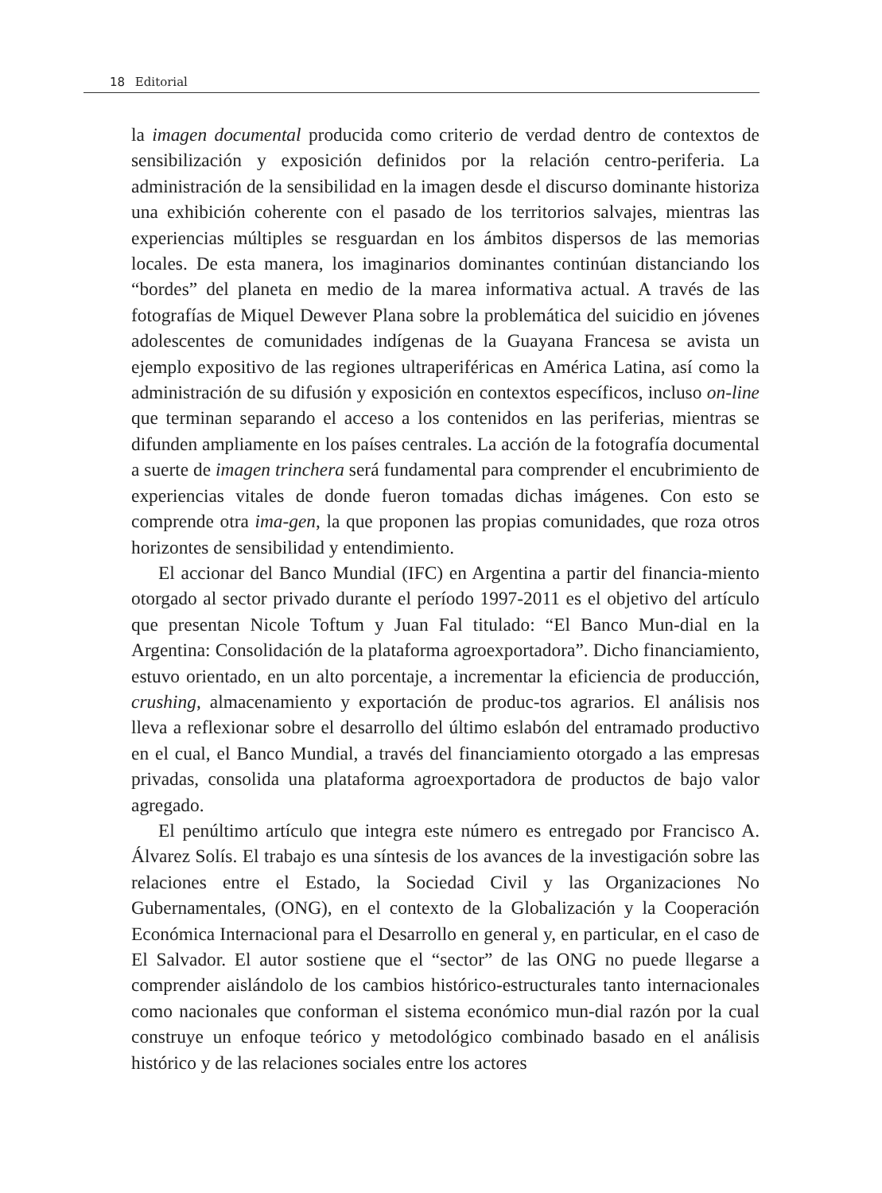18 Editorial
la imagen documental producida como criterio de verdad dentro de contextos de sensibilización y exposición definidos por la relación centro-periferia. La administración de la sensibilidad en la imagen desde el discurso dominante historiza una exhibición coherente con el pasado de los territorios salvajes, mientras las experiencias múltiples se resguardan en los ámbitos dispersos de las memorias locales. De esta manera, los imaginarios dominantes continúan distanciando los “bordes” del planeta en medio de la marea informativa actual. A través de las fotografías de Miquel Dewever Plana sobre la problemática del suicidio en jóvenes adolescentes de comunidades indígenas de la Guayana Francesa se avista un ejemplo expositivo de las regiones ultraperiféricas en América Latina, así como la administración de su difusión y exposición en contextos específicos, incluso on-line que terminan separando el acceso a los contenidos en las periferias, mientras se difunden ampliamente en los países centrales. La acción de la fotografía documental a suerte de imagen trinchera será fundamental para comprender el encubrimiento de experiencias vitales de donde fueron tomadas dichas imágenes. Con esto se comprende otra ima-gen, la que proponen las propias comunidades, que roza otros horizontes de sensibilidad y entendimiento.
El accionar del Banco Mundial (IFC) en Argentina a partir del financia-miento otorgado al sector privado durante el período 1997-2011 es el objetivo del artículo que presentan Nicole Toftum y Juan Fal titulado: “El Banco Mun-dial en la Argentina: Consolidación de la plataforma agroexportadora”. Dicho financiamiento, estuvo orientado, en un alto porcentaje, a incrementar la eficiencia de producción, crushing, almacenamiento y exportación de produc-tos agrarios. El análisis nos lleva a reflexionar sobre el desarrollo del último eslabón del entramado productivo en el cual, el Banco Mundial, a través del financiamiento otorgado a las empresas privadas, consolida una plataforma agroexportadora de productos de bajo valor agregado.
El penúltimo artículo que integra este número es entregado por Francisco A. Álvarez Solís. El trabajo es una síntesis de los avances de la investigación sobre las relaciones entre el Estado, la Sociedad Civil y las Organizaciones No Gubernamentales, (ONG), en el contexto de la Globalización y la Cooperación Económica Internacional para el Desarrollo en general y, en particular, en el caso de El Salvador. El autor sostiene que el “sector” de las ONG no puede llegarse a comprender aislándolo de los cambios histórico-estructurales tanto internacionales como nacionales que conforman el sistema económico mun-dial razón por la cual construye un enfoque teórico y metodológico combinado basado en el análisis histórico y de las relaciones sociales entre los actores